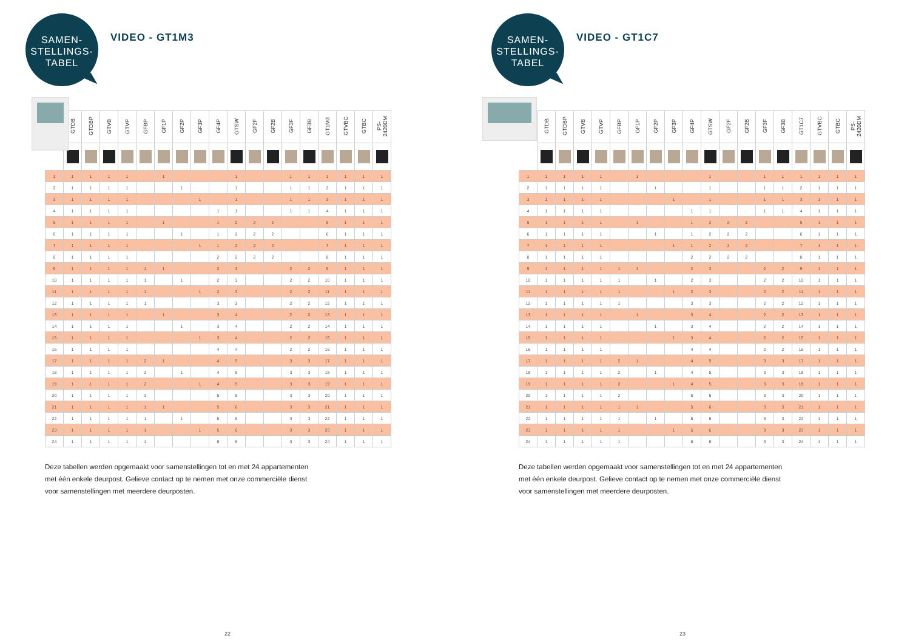SAMEN-
STELLINGS-
TABEL
VIDEO - GT1M3
| | GTDB | GTDBP | GTVB | GTVP | GFBP | GF1P | GF2P | GF3P | GF4P | GTSW | GF2F | GF2B | GF3F | GF3B | GT1M3 | GTVBC | GTBC | PS- 2420DM |
| --- | --- | --- | --- | --- | --- | --- | --- | --- | --- | --- | --- | --- | --- | --- | --- | --- | --- | --- |
| 1 | 1 | 1 | 1 | 1 | | 1 | | | | 1 | | | 1 | 1 | 1 | 1 | 1 | 1 |
| 2 | 1 | 1 | 1 | 1 | | | 1 | | | 1 | | | 1 | 1 | 2 | 1 | 1 | 1 |
| 3 | 1 | 1 | 1 | 1 | | | | 1 | | 1 | | | 1 | 1 | 3 | 1 | 1 | 1 |
| 4 | 1 | 1 | 1 | 1 | | | | | 1 | 1 | | | 1 | 1 | 4 | 1 | 1 | 1 |
| 5 | 1 | 1 | 1 | 1 | | 1 | | | 1 | 2 | 2 | 2 | | | 5 | 1 | 1 | 1 |
| 6 | 1 | 1 | 1 | 1 | | | 1 | | 1 | 2 | 2 | 2 | | | 6 | 1 | 1 | 1 |
| 7 | 1 | 1 | 1 | 1 | | | | 1 | 1 | 2 | 2 | 2 | | | 7 | 1 | 1 | 1 |
| 8 | 1 | 1 | 1 | 1 | | | | | 2 | 2 | 2 | 2 | | | 8 | 1 | 1 | 1 |
| 9 | 1 | 1 | 1 | 1 | 1 | 1 | | | 2 | 3 | | | 2 | 2 | 9 | 1 | 1 | 1 |
| 10 | 1 | 1 | 1 | 1 | 1 | | 1 | | 2 | 3 | | | 2 | 2 | 10 | 1 | 1 | 1 |
| 11 | 1 | 1 | 1 | 1 | 1 | | | 1 | 2 | 3 | | | 2 | 2 | 11 | 1 | 1 | 1 |
| 12 | 1 | 1 | 1 | 1 | 1 | | | | 3 | 3 | | | 2 | 2 | 12 | 1 | 1 | 1 |
| 13 | 1 | 1 | 1 | 1 | | 1 | | | 3 | 4 | | | 2 | 2 | 13 | 1 | 1 | 1 |
| 14 | 1 | 1 | 1 | 1 | | | 1 | | 3 | 4 | | | 2 | 2 | 14 | 1 | 1 | 1 |
| 15 | 1 | 1 | 1 | 1 | | | | 1 | 3 | 4 | | | 2 | 2 | 15 | 1 | 1 | 1 |
| 16 | 1 | 1 | 1 | 1 | | | | | 4 | 4 | | | 2 | 2 | 16 | 1 | 1 | 1 |
| 17 | 1 | 1 | 1 | 1 | 2 | 1 | | | 4 | 5 | | | 3 | 3 | 17 | 1 | 1 | 1 |
| 18 | 1 | 1 | 1 | 1 | 2 | | 1 | | 4 | 5 | | | 3 | 3 | 18 | 1 | 1 | 1 |
| 19 | 1 | 1 | 1 | 1 | 2 | | | 1 | 4 | 5 | | | 3 | 3 | 19 | 1 | 1 | 1 |
| 20 | 1 | 1 | 1 | 1 | 2 | | | | 5 | 5 | | | 3 | 3 | 20 | 1 | 1 | 1 |
| 21 | 1 | 1 | 1 | 1 | 1 | 1 | | | 5 | 6 | | | 3 | 3 | 21 | 1 | 1 | 1 |
| 22 | 1 | 1 | 1 | 1 | 1 | | 1 | | 5 | 6 | | | 3 | 3 | 22 | 1 | 1 | 1 |
| 23 | 1 | 1 | 1 | 1 | 1 | | | 1 | 5 | 6 | | | 3 | 3 | 23 | 1 | 1 | 1 |
| 24 | 1 | 1 | 1 | 1 | 1 | | | | 6 | 6 | | | 3 | 3 | 24 | 1 | 1 | 1 |
Deze tabellen werden opgemaakt voor samenstellingen tot en met 24 appartementen met één enkele deurpost. Gelieve contact op te nemen met onze commerciële dienst voor samenstellingen met meerdere deurposten.
22
SAMEN-
STELLINGS-
TABEL
VIDEO - GT1C7
| | GTDB | GTDBP | GTVB | GTVP | GFBP | GF1P | GF2P | GF3P | GF4P | GTSW | GF2F | GF2B | GF3F | GF3B | GT1C7 | GTVBC | GTBC | PS- 2420DM |
| --- | --- | --- | --- | --- | --- | --- | --- | --- | --- | --- | --- | --- | --- | --- | --- | --- | --- | --- |
| 1 | 1 | 1 | 1 | 1 | | 1 | | | | 1 | | | 1 | 1 | 1 | 1 | 1 | 1 |
| 2 | 1 | 1 | 1 | 1 | | | 1 | | | 1 | | | 1 | 1 | 2 | 1 | 1 | 1 |
| 3 | 1 | 1 | 1 | 1 | | | | 1 | | 1 | | | 1 | 1 | 3 | 1 | 1 | 1 |
| 4 | 1 | 1 | 1 | 1 | | | | | 1 | 1 | | | 1 | 1 | 4 | 1 | 1 | 1 |
| 5 | 1 | 1 | 1 | 1 | | 1 | | | 1 | 2 | 2 | 2 | | | 5 | 1 | 1 | 1 |
| 6 | 1 | 1 | 1 | 1 | | | 1 | | 1 | 2 | 2 | 2 | | | 6 | 1 | 1 | 1 |
| 7 | 1 | 1 | 1 | 1 | | | | 1 | 1 | 2 | 2 | 2 | | | 7 | 1 | 1 | 1 |
| 8 | 1 | 1 | 1 | 1 | | | | | 2 | 2 | 2 | 2 | | | 8 | 1 | 1 | 1 |
| 9 | 1 | 1 | 1 | 1 | 1 | 1 | | | 2 | 3 | | | 2 | 2 | 9 | 1 | 1 | 1 |
| 10 | 1 | 1 | 1 | 1 | 1 | | 1 | | 2 | 3 | | | 2 | 2 | 10 | 1 | 1 | 1 |
| 11 | 1 | 1 | 1 | 1 | 1 | | | 1 | 2 | 3 | | | 2 | 2 | 11 | 1 | 1 | 1 |
| 12 | 1 | 1 | 1 | 1 | 1 | | | | 3 | 3 | | | 2 | 2 | 12 | 1 | 1 | 1 |
| 13 | 1 | 1 | 1 | 1 | | 1 | | | 3 | 4 | | | 2 | 2 | 13 | 1 | 1 | 1 |
| 14 | 1 | 1 | 1 | 1 | | | 1 | | 3 | 4 | | | 2 | 2 | 14 | 1 | 1 | 1 |
| 15 | 1 | 1 | 1 | 1 | | | | 1 | 3 | 4 | | | 2 | 2 | 15 | 1 | 1 | 1 |
| 16 | 1 | 1 | 1 | 1 | | | | | 4 | 4 | | | 2 | 2 | 16 | 1 | 1 | 1 |
| 17 | 1 | 1 | 1 | 1 | 2 | 1 | | | 4 | 5 | | | 3 | 3 | 17 | 1 | 1 | 1 |
| 18 | 1 | 1 | 1 | 1 | 2 | | 1 | | 4 | 5 | | | 3 | 3 | 18 | 1 | 1 | 1 |
| 19 | 1 | 1 | 1 | 1 | 2 | | | 1 | 4 | 5 | | | 3 | 3 | 19 | 1 | 1 | 1 |
| 20 | 1 | 1 | 1 | 1 | 2 | | | | 5 | 5 | | | 3 | 3 | 20 | 1 | 1 | 1 |
| 21 | 1 | 1 | 1 | 1 | 1 | 1 | | | 5 | 6 | | | 3 | 3 | 21 | 1 | 1 | 1 |
| 22 | 1 | 1 | 1 | 1 | 1 | | 1 | | 5 | 6 | | | 3 | 3 | 22 | 1 | 1 | 1 |
| 23 | 1 | 1 | 1 | 1 | 1 | | | 1 | 5 | 6 | | | 3 | 3 | 23 | 1 | 1 | 1 |
| 24 | 1 | 1 | 1 | 1 | 1 | | | | 6 | 6 | | | 3 | 3 | 24 | 1 | 1 | 1 |
Deze tabellen werden opgemaakt voor samenstellingen tot en met 24 appartementen met één enkele deurpost. Gelieve contact op te nemen met onze commerciële dienst voor samenstellingen met meerdere deurposten.
23